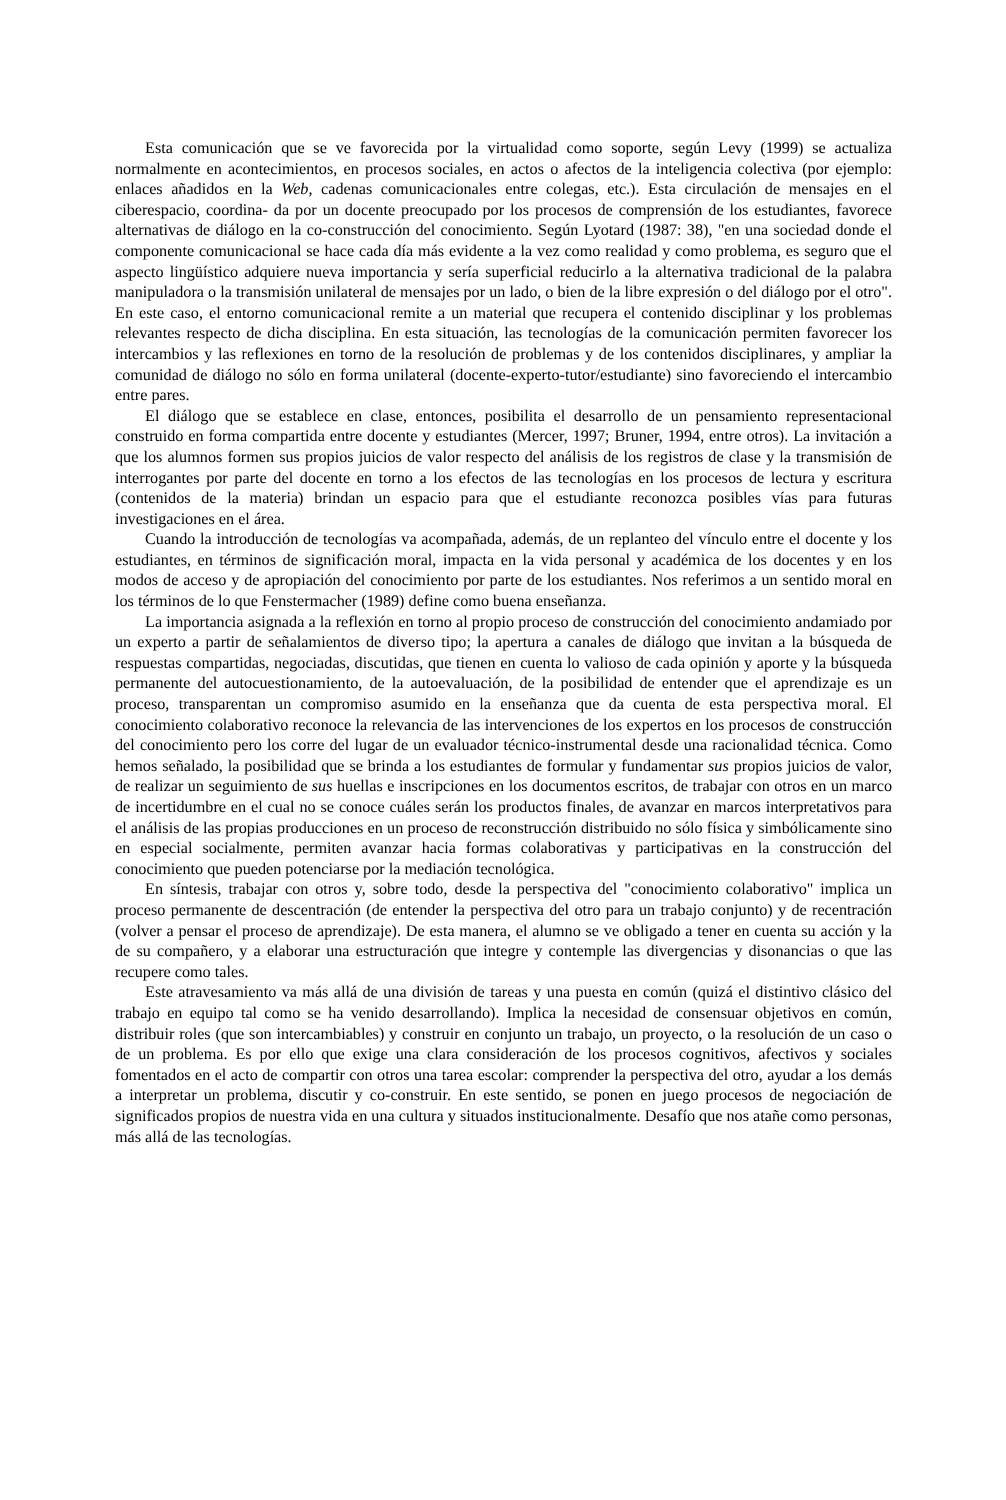Esta comunicación que se ve favorecida por la virtualidad como soporte, según Levy (1999) se actualiza normalmente en acontecimientos, en procesos sociales, en actos o afectos de la inteligencia colectiva (por ejemplo: enlaces añadidos en la Web, cadenas comunicacionales entre colegas, etc.). Esta circulación de mensajes en el ciberespacio, coordina- da por un docente preocupado por los procesos de comprensión de los estudiantes, favorece alternativas de diálogo en la co-construcción del conocimiento. Según Lyotard (1987: 38), "en una sociedad donde el componente comunicacional se hace cada día más evidente a la vez como realidad y como problema, es seguro que el aspecto lingüístico adquiere nueva importancia y sería superficial reducirlo a la alternativa tradicional de la palabra manipuladora o la transmisión unilateral de mensajes por un lado, o bien de la libre expresión o del diálogo por el otro". En este caso, el entorno comunicacional remite a un material que recupera el contenido disciplinar y los problemas relevantes respecto de dicha disciplina. En esta situación, las tecnologías de la comunicación permiten favorecer los intercambios y las reflexiones en torno de la resolución de problemas y de los contenidos disciplinares, y ampliar la comunidad de diálogo no sólo en forma unilateral (docente-experto-tutor/estudiante) sino favoreciendo el intercambio entre pares.
El diálogo que se establece en clase, entonces, posibilita el desarrollo de un pensamiento representacional construido en forma compartida entre docente y estudiantes (Mercer, 1997; Bruner, 1994, entre otros). La invitación a que los alumnos formen sus propios juicios de valor respecto del análisis de los registros de clase y la transmisión de interrogantes por parte del docente en torno a los efectos de las tecnologías en los procesos de lectura y escritura (contenidos de la materia) brindan un espacio para que el estudiante reconozca posibles vías para futuras investigaciones en el área.
Cuando la introducción de tecnologías va acompañada, además, de un replanteo del vínculo entre el docente y los estudiantes, en términos de significación moral, impacta en la vida personal y académica de los docentes y en los modos de acceso y de apropiación del conocimiento por parte de los estudiantes. Nos referimos a un sentido moral en los términos de lo que Fenstermacher (1989) define como buena enseñanza.
La importancia asignada a la reflexión en torno al propio proceso de construcción del conocimiento andamiado por un experto a partir de señalamientos de diverso tipo; la apertura a canales de diálogo que invitan a la búsqueda de respuestas compartidas, negociadas, discutidas, que tienen en cuenta lo valioso de cada opinión y aporte y la búsqueda permanente del autocuestionamiento, de la autoevaluación, de la posibilidad de entender que el aprendizaje es un proceso, transparentan un compromiso asumido en la enseñanza que da cuenta de esta perspectiva moral. El conocimiento colaborativo reconoce la relevancia de las intervenciones de los expertos en los procesos de construcción del conocimiento pero los corre del lugar de un evaluador técnico-instrumental desde una racionalidad técnica. Como hemos señalado, la posibilidad que se brinda a los estudiantes de formular y fundamentar sus propios juicios de valor, de realizar un seguimiento de sus huellas e inscripciones en los documentos escritos, de trabajar con otros en un marco de incertidumbre en el cual no se conoce cuáles serán los productos finales, de avanzar en marcos interpretativos para el análisis de las propias producciones en un proceso de reconstrucción distribuido no sólo física y simbólicamente sino en especial socialmente, permiten avanzar hacia formas colaborativas y participativas en la construcción del conocimiento que pueden potenciarse por la mediación tecnológica.
En síntesis, trabajar con otros y, sobre todo, desde la perspectiva del "conocimiento colaborativo" implica un proceso permanente de descentración (de entender la perspectiva del otro para un trabajo conjunto) y de recentración (volver a pensar el proceso de aprendizaje). De esta manera, el alumno se ve obligado a tener en cuenta su acción y la de su compañero, y a elaborar una estructuración que integre y contemple las divergencias y disonancias o que las recupere como tales.
Este atravesamiento va más allá de una división de tareas y una puesta en común (quizá el distintivo clásico del trabajo en equipo tal como se ha venido desarrollando). Implica la necesidad de consensuar objetivos en común, distribuir roles (que son intercambiables) y construir en conjunto un trabajo, un proyecto, o la resolución de un caso o de un problema. Es por ello que exige una clara consideración de los procesos cognitivos, afectivos y sociales fomentados en el acto de compartir con otros una tarea escolar: comprender la perspectiva del otro, ayudar a los demás a interpretar un problema, discutir y co-construir. En este sentido, se ponen en juego procesos de negociación de significados propios de nuestra vida en una cultura y situados institucionalmente. Desafío que nos atañe como personas, más allá de las tecnologías.